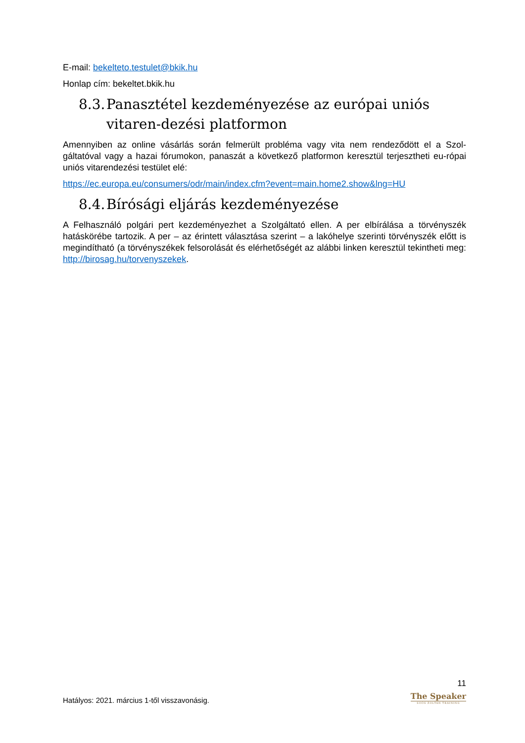E-mail: bekelteto.testulet@bkik.hu
Honlap cím: bekeltet.bkik.hu
8.3. Panasztétel kezdeményezése az európai uniós vitaren-dezési platformon
Amennyiben az online vásárlás során felmerült probléma vagy vita nem rendeződött el a Szol-gáltatóval vagy a hazai fórumokon, panaszát a következő platformon keresztül terjesztheti eu-rópai uniós vitarendezési testület elé:
https://ec.europa.eu/consumers/odr/main/index.cfm?event=main.home2.show&lng=HU
8.4. Bírósági eljárás kezdeményezése
A Felhasználó polgári pert kezdeményezhet a Szolgáltató ellen. A per elbírálása a törvényszék hatáskörébe tartozik. A per – az érintett választása szerint – a lakóhelye szerinti törvényszék előtt is megindítható (a törvényszékek felsorolását és elérhetőségét az alábbi linken keresztül tekintheti meg: http://birosag.hu/torvenyszekek.
Hatályos: 2021. március 1-től visszavonásig.
11
The Speaker
SOÓS ZOLTÁN TRAINING